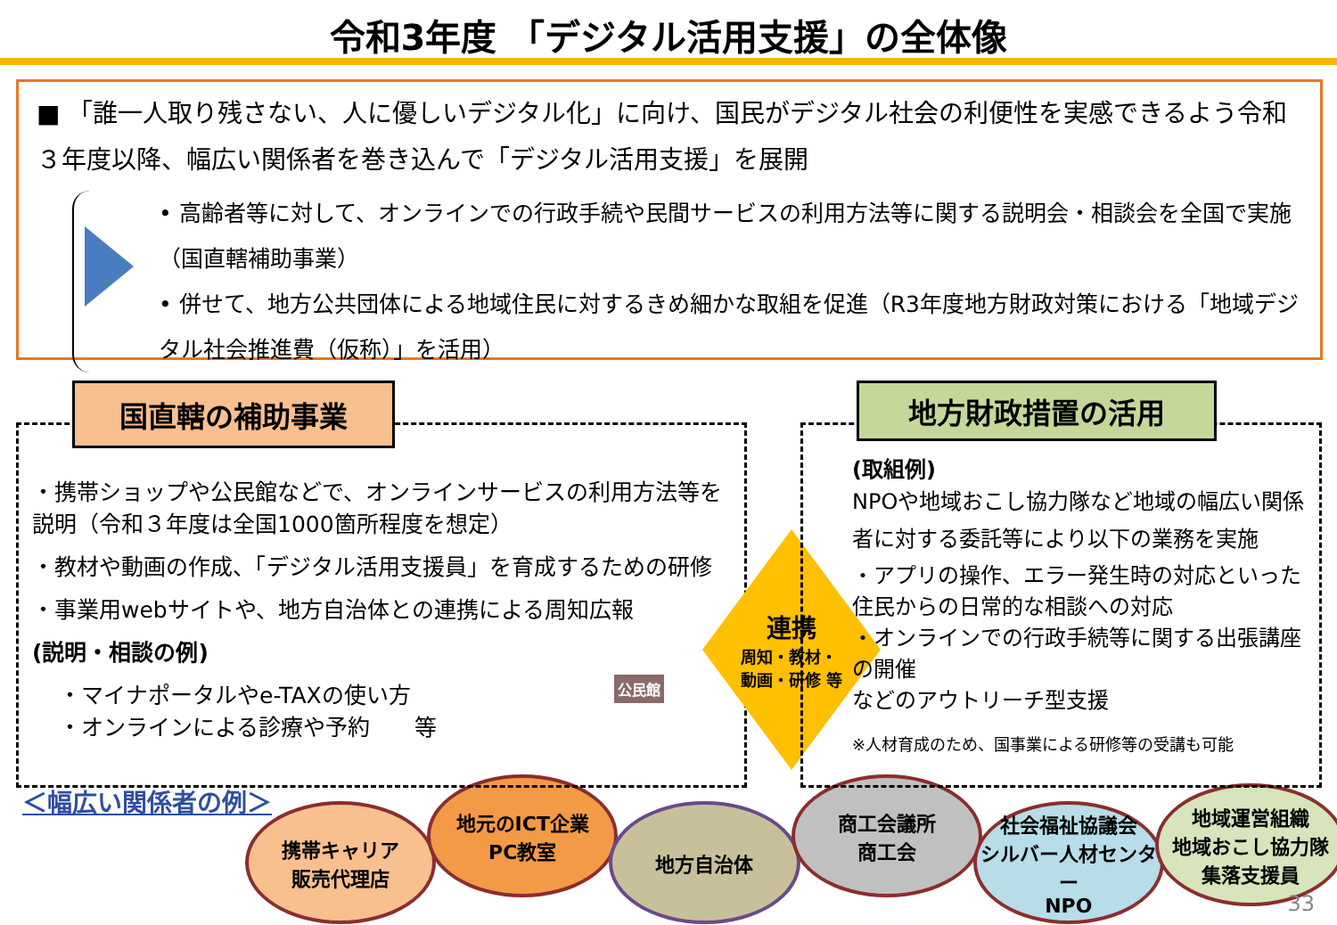令和3年度 「デジタル活用支援」の全体像
■ 「誰一人取り残さない、人に優しいデジタル化」に向け、国民がデジタル社会の利便性を実感できるよう令和３年度以降、幅広い関係者を巻き込んで「デジタル活用支援」を展開
• 高齢者等に対して、オンラインでの行政手続や民間サービスの利用方法等に関する説明会・相談会を全国で実施（国直轄補助事業）
• 併せて、地方公共団体による地域住民に対するきめ細かな取組を促進（R3年度地方財政対策における「地域デジタル社会推進費（仮称）」を活用）
国直轄の補助事業
・携帯ショップや公民館などで、オンラインサービスの利用方法等を説明（令和３年度は全国1000箇所程度を想定）
・教材や動画の作成、「デジタル活用支援員」を育成するための研修
・事業用webサイトや、地方自治体との連携による周知広報
(説明・相談の例)
・マイナポータルやe-TAXの使い方
・オンラインによる診療や予約　　等
公民館
連携
周知・教材・
動画・研修 等
地方財政措置の活用
(取組例)
NPOや地域おこし協力隊など地域の幅広い関係者に対する委託等により以下の業務を実施
・アプリの操作、エラー発生時の対応といった住民からの日常的な相談への対応
・オンラインでの行政手続等に関する出張講座の開催
などのアウトリーチ型支援
※人材育成のため、国事業による研修等の受講も可能
＜幅広い関係者の例＞
携帯キャリア
販売代理店
地元のICT企業
PC教室
地方自治体
商工会議所
商工会
社会福祉協議会
シルバー人材センター
NPO
地域運営組織
地域おこし協力隊
集落支援員
33